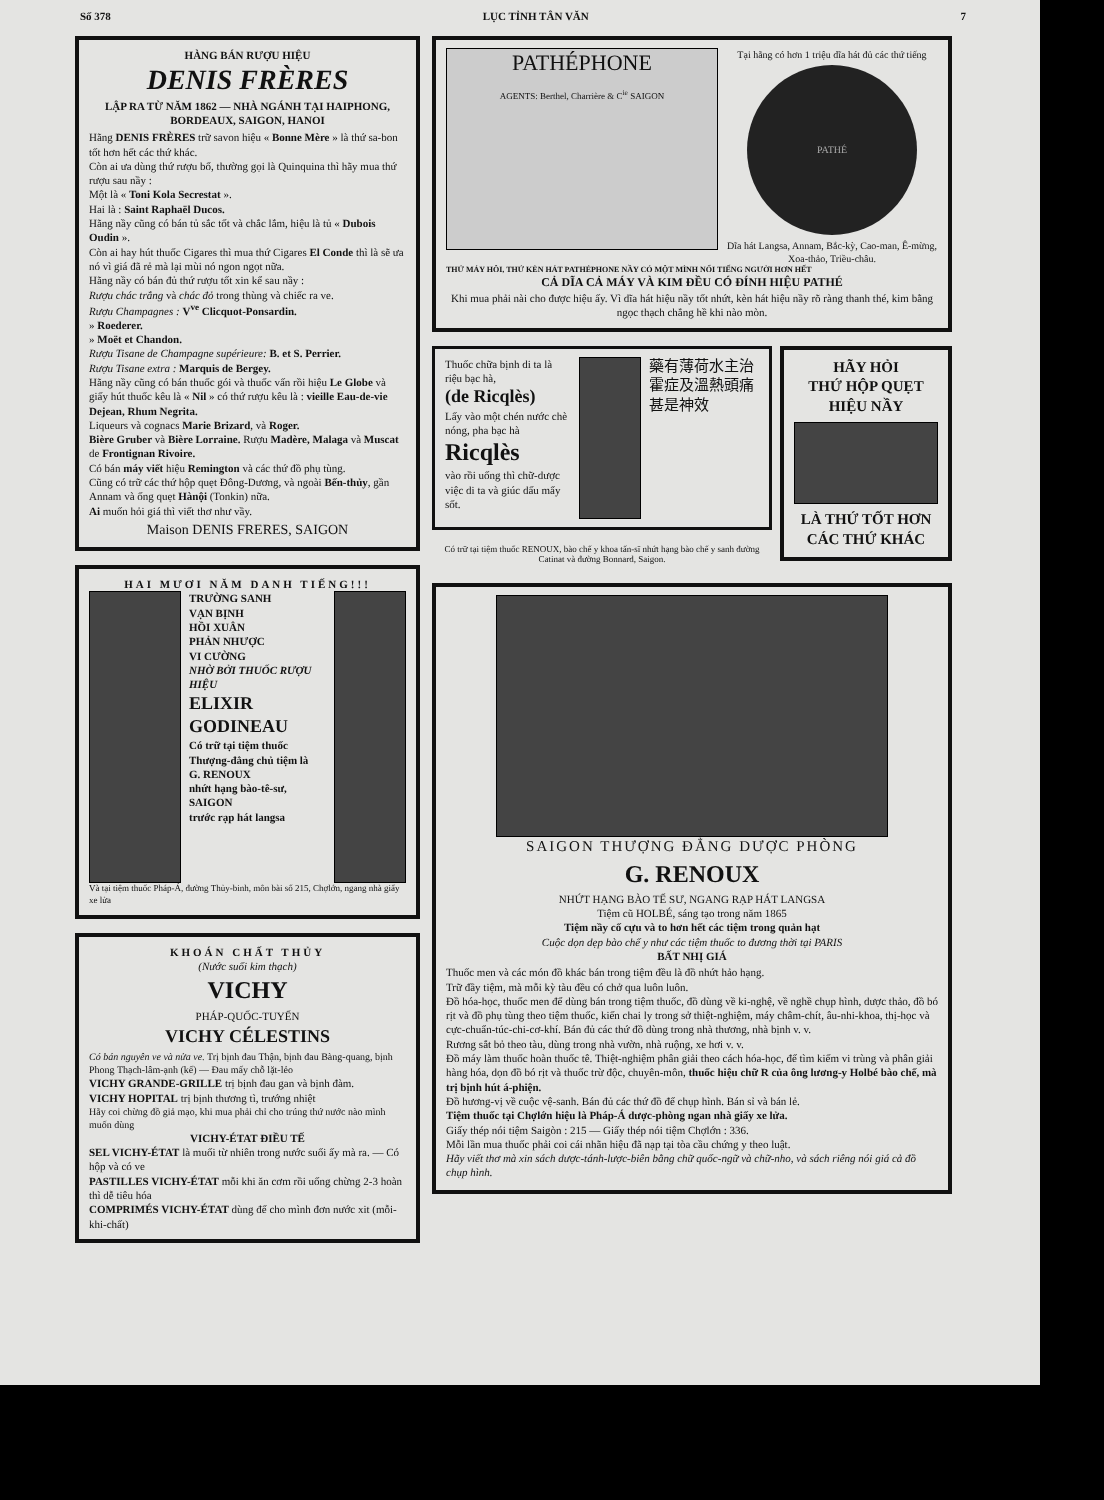Số 378 LỤC TỈNH TÂN VĂN 7
HÀNG BÁN RƯỢU HIỆU
DENIS FRÈRES
LẬP RA TỪ NĂM 1862 — NHÀ NGÁNH TẠI HAIPHONG, BORDEAUX, SAIGON, HANOI
Hãng DENIS FRÈRES trữ savon hiệu « Bonne Mère » là thứ sa-bon tốt hơn hết các thứ khác.
Còn ai ưa dùng thứ rượu bổ, thường gọi là Quinquina thì hãy mua thứ rượu sau nầy :
Một là « Toni Kola Secrestat ».
Hai là : Saint Raphaël Ducos.
Hãng nầy cũng có bán tủ sắc tốt và chắc lắm, hiệu là tủ « Dubois Oudin ».
Còn ai hay hút thuốc Cigares thì mua thứ Cigares El Conde thì là sẽ ưa nó vì giá đã rẻ mà lại mùi nó ngon ngọt nữa.
Hãng nầy có bán đủ thứ rượu tốt xin kể sau nầy :
Rượu chác trắng và chác đỏ trong thùng và chiếc ra ve.
Rượu Champagnes : V<sup>ve</sup> Clicquot-Ponsardin.
» Roederer.
» Moët et Chandon.
Rượu Tisane de Champagne supérieure: B. et S. Perrier.
Rượu Tisane extra : Marquis de Bergey.
Hãng nầy cũng có bán thuốc gói và thuốc vấn rồi hiệu Le Globe và giấy hút thuốc kêu là « Nil » có thứ rượu kêu là : vieille Eau-de-vie Dejean, Rhum Negrita.
Liqueurs và cognacs Marie Brizard, và Roger.
Bière Gruber và Bière Lorraine. Rượu Madère, Malaga và Muscat de Frontignan Rivoire.
Có bán máy viết hiệu Remington và các thứ đồ phụ tùng.
Cũng có trữ các thứ hộp quẹt Đông-Dương, và ngoài Bến-thủy, gần Annam và ống quẹt Hànội (Tonkin) nữa.
Ai muốn hỏi giá thì viết thơ như vầy.
Maison DENIS FRERES, SAIGON
HAI MƯƠI NĂM DANH TIẾNG!!!
TRƯỜNG SANH
VẠN BỊNH
HỒI XUÂN
PHẢN NHƯỢC
VI CƯỜNG
NHỜ BỞI THUỐC RƯỢU HIỆU
ELIXIR GODINEAU
Có trữ tại tiệm thuốc Thượng-đẳng chủ tiệm là
G. RENOUX
nhứt hạng bào-tê-sư, SAIGON
trước rạp hát langsa
Và tại tiệm thuốc Pháp-Á, đường Thủy-binh, môn bài số 215, Chợlớn, ngang nhà giấy xe lửa
KHOÁN CHẤT THỦY
(Nước suối kim thạch)
VICHY
PHÁP-QUỐC-TUYẾN
VICHY CÉLESTINS
Có bán nguyên ve và nửa ve. Trị bịnh đau Thận, bịnh đau Bàng-quang, bịnh Phong Thạch-lâm-ạnh (kế) — Đau mấy chỗ lặt-lẻo
VICHY GRANDE-GRILLE trị bịnh đau gan và bịnh đàm.
VICHY HOPITAL trị bịnh thương tì, trướng nhiệt
Hãy coi chừng đồ giả mạo, khi mua phải chỉ cho trúng thứ nước nào mình muốn dùng
VICHY-ÉTAT ĐIỀU TẾ
SEL VICHY-ÉTAT là muối từ nhiên trong nước suối ấy mà ra. — Có hộp và có ve
PASTILLES VICHY-ÉTAT mỗi khi ăn cơm rồi uống chừng 2-3 hoàn thì dễ tiêu hóa
COMPRIMÉS VICHY-ÉTAT dùng để cho mình đơn nước xit (mỗi-khi-chất)
PATHÉPHONE
AGENTS: Berthel, Charrière & C<sup>ie</sup> SAIGON
Tại hãng có hơn 1 triệu dĩa hát đủ các thứ tiếng
PATHÉ
Dĩa hát Langsa, Annam, Bắc-kỳ, Cao-man, Ê-mừng, Xoa-thảo, Triều-châu.
THỨ MÁY HÔI, THỨ KÈN HÁT PATHÉPHONE NẦY CÓ MỘT MÌNH NỔI TIẾNG NGƯỜI HƠN HẾT
CẢ DĨA CẢ MÁY VÀ KIM ĐỀU CÓ ĐÍNH HIỆU PATHÉ
Khi mua phải nài cho được hiệu ấy. Vì dĩa hát hiệu nầy tốt nhứt, kèn hát hiệu nầy rõ ràng thanh thé, kim bằng ngọc thạch chẳng hề khi nào mòn.
Thuốc chữa bịnh di ta là riệu bạc hà,
(de Ricqlès)
Lấy vào một chén nước chè nóng, pha bạc hà
Ricqlès
vào rồi uống thì chữ-dược việc di ta và giúc dấu mẩy sốt.
藥有薄荷水主治霍症及溫熱頭痛甚是神效
Có trữ tại tiệm thuốc RENOUX, bào chế y khoa tấn-sĩ nhứt hạng bào chế y sanh đường Catinat và đường Bonnard, Saigon.
HÃY HỎI
THỨ HỘP QUẸT
HIỆU NẦY
LÀ THỨ TỐT HƠN CÁC THỨ KHÁC
SAIGON THƯỢNG ĐẲNG DƯỢC PHÒNG
G. RENOUX
NHỨT HẠNG BÀO TẾ SƯ, NGANG RẠP HÁT LANGSA
Tiệm cũ HOLBÉ, sáng tạo trong năm 1865
Tiệm nầy cố cựu và to hơn hết các tiệm trong quản hạt
Cuộc dọn dẹp bào chế y như các tiệm thuốc to đương thời tại PARIS
BẤT NHỊ GIÁ
Thuốc men và các món đồ khác bán trong tiệm đều là đồ nhứt hảo hạng.
Trữ đầy tiệm, mà mỗi kỳ tàu đều có chở qua luôn luôn.
Đồ hóa-học, thuốc men để dùng bán trong tiệm thuốc, đồ dùng về ki-nghệ, về nghề chụp hình, dược thảo, đồ bó rịt và đồ phụ tùng theo tiệm thuốc, kiến chai ly trong sở thiệt-nghiệm, máy châm-chít, âu-nhi-khoa, thị-học và cực-chuẩn-túc-chi-cơ-khí. Bán đủ các thứ đồ dùng trong nhà thương, nhà bịnh v. v.
Rương sắt bỏ theo tàu, dùng trong nhà vườn, nhà ruộng, xe hơi v. v.
Đồ máy làm thuốc hoàn thuốc tê. Thiệt-nghiệm phân giải theo cách hóa-học, để tìm kiếm vi trùng và phân giải hàng hóa, dọn đồ bó rịt và thuốc trừ độc, chuyên-môn, thuốc hiệu chữ R của ông lương-y Holbé bào chế, mà trị bịnh hút á-phiện.
Đồ hương-vị về cuộc vệ-sanh. Bán đủ các thứ đồ để chụp hình. Bán sỉ và bán lẻ.
Tiệm thuốc tại Chợlớn hiệu là Pháp-Á dược-phòng ngan nhà giấy xe lửa.
Giấy thép nói tiệm Saigòn : 215 — Giấy thép nói tiệm Chợlớn : 336.
Mỗi lần mua thuốc phải coi cái nhãn hiệu đã nạp tại tòa cầu chứng y theo luật.
Hãy viết thơ mà xin sách dược-tánh-lược-biên bằng chữ quốc-ngữ và chữ-nho, và sách riêng nói giá cả đồ chụp hình.